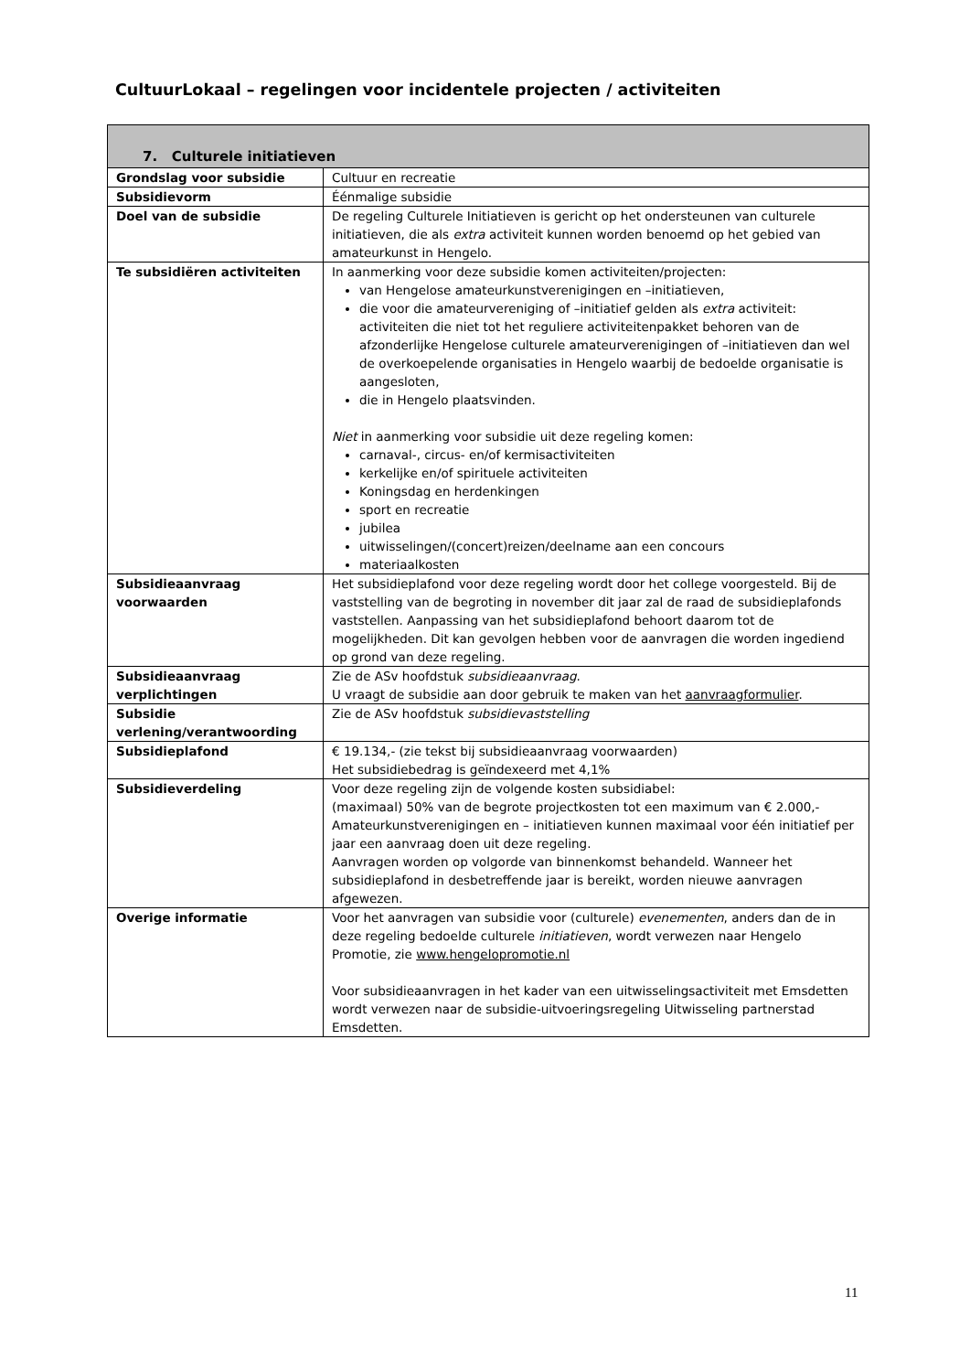CultuurLokaal – regelingen voor incidentele projecten / activiteiten
| 7. Culturele initiatieven | |
| --- | --- |
| Grondslag voor subsidie | Cultuur en recreatie |
| Subsidievorm | Éénmalige subsidie |
| Doel van de subsidie | De regeling Culturele Initiatieven is gericht op het ondersteunen van culturele initiatieven, die als extra activiteit kunnen worden benoemd op het gebied van amateurkunst in Hengelo. |
| Te subsidiëren activiteiten | In aanmerking voor deze subsidie komen activiteiten/projecten: van Hengelose amateurkunstverenigingen en –initiatieven, die voor die amateurvereniging of –initiatief gelden als extra activiteit: activiteiten die niet tot het reguliere activiteitenpakket behoren van de afzonderlijke Hengelose culturele amateurverenigingen of –initiatieven dan wel de overkoepelende organisaties in Hengelo waarbij de bedoelde organisatie is aangesloten, die in Hengelo plaatsvinden. Niet in aanmerking voor subsidie uit deze regeling komen: carnaval-, circus- en/of kermisactiviteiten kerkelijke en/of spirituele activiteiten Koningsdag en herdenkingen sport en recreatie jubilea uitwisselingen/(concert)reizen/deelname aan een concours materiaalkosten |
| Subsidieaanvraag voorwaarden | Het subsidieplafond voor deze regeling wordt door het college voorgesteld. Bij de vaststelling van de begroting in november dit jaar zal de raad de subsidieplafonds vaststellen. Aanpassing van het subsidieplafond behoort daarom tot de mogelijkheden. Dit kan gevolgen hebben voor de aanvragen die worden ingediend op grond van deze regeling. |
| Subsidieaanvraag verplichtingen | Zie de ASv hoofdstuk subsidieaanvraag . U vraagt de subsidie aan door gebruik te maken van het aanvraagformulier . |
| Subsidie verlening/verantwoording | Zie de ASv hoofdstuk subsidievaststelling |
| Subsidieplafond | € 19.134,- (zie tekst bij subsidieaanvraag voorwaarden) Het subsidiebedrag is geïndexeerd met 4,1% |
| Subsidieverdeling | Voor deze regeling zijn de volgende kosten subsidiabel: (maximaal) 50% van de begrote projectkosten tot een maximum van € 2.000,- Amateurkunstverenigingen en – initiatieven kunnen maximaal voor één initiatief per jaar een aanvraag doen uit deze regeling. Aanvragen worden op volgorde van binnenkomst behandeld. Wanneer het subsidieplafond in desbetreffende jaar is bereikt, worden nieuwe aanvragen afgewezen. |
| Overige informatie | Voor het aanvragen van subsidie voor (culturele) evenementen , anders dan de in deze regeling bedoelde culturele initiatieven , wordt verwezen naar Hengelo Promotie, zie www.hengelopromotie.nl Voor subsidieaanvragen in het kader van een uitwisselingsactiviteit met Emsdetten wordt verwezen naar de subsidie-uitvoeringsregeling Uitwisseling partnerstad Emsdetten. |
11